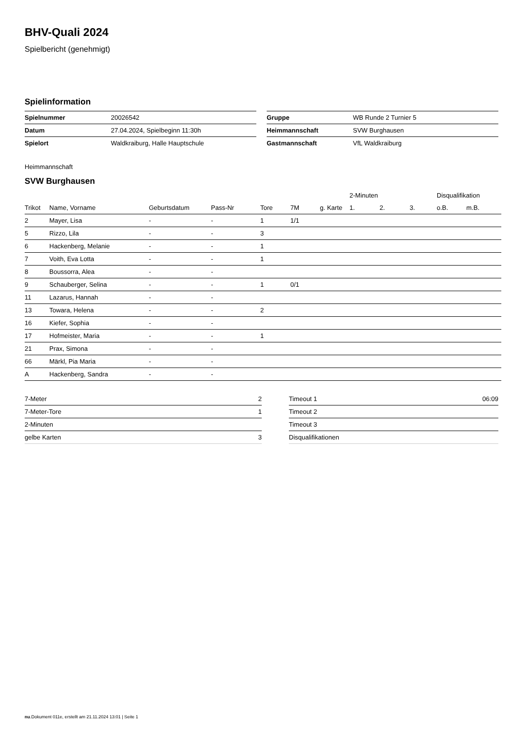BHV-Quali 2024
Spielbericht (genehmigt)
Spielinformation
| Spielnummer | 20026542 |
| Datum | 27.04.2024, Spielbeginn 11:30h |
| Spielort | Waldkraiburg, Halle Hauptschule |
| Gruppe | WB Runde 2 Turnier 5 |
| Heimmannschaft | SVW Burghausen |
| Gastmannschaft | VfL Waldkraiburg |
Heimmannschaft
SVW Burghausen
| | | | | | | | 2-Minuten | | | Disqualifikation | |
| --- | --- | --- | --- | --- | --- | --- | --- | --- | --- | --- | --- |
| Trikot | Name, Vorname | Geburtsdatum | Pass-Nr | Tore | 7M | g. Karte | 1. | 2. | 3. | o.B. | m.B. |
| 2 | Mayer, Lisa | - | - | 1 | 1/1 | | | | | | |
| 5 | Rizzo, Lila | - | - | 3 | | | | | | | |
| 6 | Hackenberg, Melanie | - | - | 1 | | | | | | | |
| 7 | Voith, Eva Lotta | - | - | 1 | | | | | | | |
| 8 | Boussorra, Alea | - | - | | | | | | | | |
| 9 | Schauberger, Selina | - | - | 1 | 0/1 | | | | | | |
| 11 | Lazarus, Hannah | - | - | | | | | | | | |
| 13 | Towara, Helena | - | - | 2 | | | | | | | |
| 16 | Kiefer, Sophia | - | - | | | | | | | | |
| 17 | Hofmeister, Maria | - | - | 1 | | | | | | | |
| 21 | Prax, Simona | - | - | | | | | | | | |
| 66 | Märkl, Pia Maria | - | - | | | | | | | | |
| A | Hackenberg, Sandra | - | - | | | | | | | | |
| 7-Meter | 2 |
| 7-Meter-Tore | 1 |
| 2-Minuten | |
| gelbe Karten | 3 |
| Timeout 1 | 06:09 |
| Timeout 2 | |
| Timeout 3 | |
| Disqualifikationen | |
nu.Dokument 011e, erstellt am 21.11.2024 13:01 | Seite 1